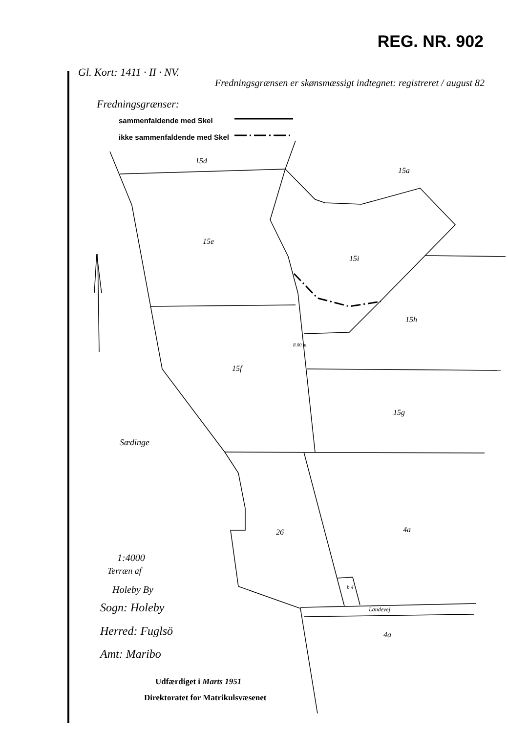REG. NR. 902
Gl. Kort: 1411 · II · NV.
Fredningsgrænsen er skønsmæssigt indtegnet: registreret / august 82
Fredningsgrænser:
sammenfaldende med Skel
ikke sammenfaldende med Skel
15d
15a
15e
15i
15h
15f
8.00 m.
15g
Sædinge
26 4a
b 4
Landevej
4a
1:4000
Terræn af
Holeby By
Sogn: Holeby
Herred: Fuglsö
Amt: Maribo
Udfærdiget i Marts 1951
Direktoratet for Matrikulsvæsenet